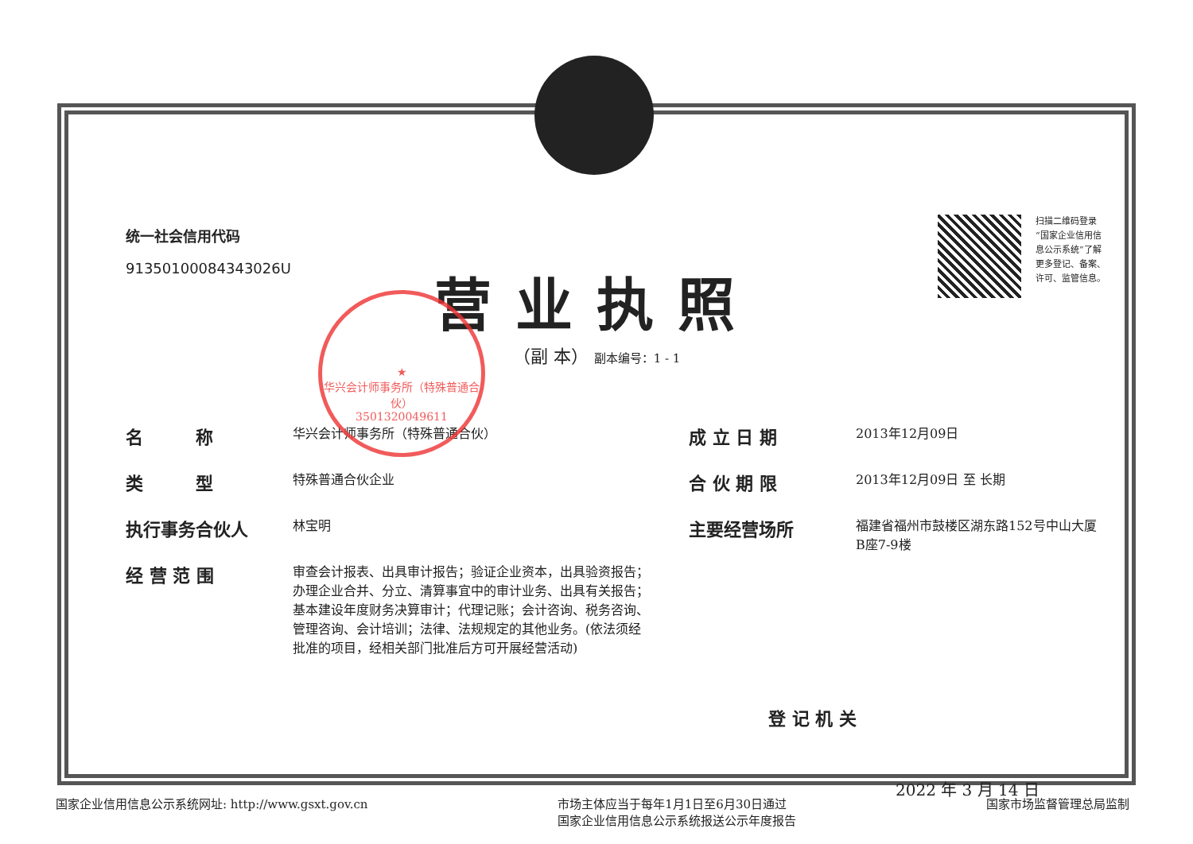统一社会信用代码
91350100084343026U
扫描二维码登录
“国家企业信用信
息公示系统”了解
更多登记、备案、
许可、监管信息。
营业执照
（副 本） 副本编号：1 - 1
名　　　称 华兴会计师事务所（特殊普通合伙）
类　　　型 特殊普通合伙企业
执行事务合伙人 林宝明
经 营 范 围 审查会计报表、出具审计报告；验证企业资本，出具验资报告；办理企业合并、分立、清算事宜中的审计业务、出具有关报告；基本建设年度财务决算审计；代理记账；会计咨询、税务咨询、管理咨询、会计培训；法律、法规规定的其他业务。(依法须经批准的项目，经相关部门批准后方可开展经营活动)
成 立 日 期 2013年12月09日
合 伙 期 限 2013年12月09日 至 长期
主要经营场所 福建省福州市鼓楼区湖东路152号中山大厦B座7-9楼
登 记 机 关
2022 年 3 月 14 日
★
华兴会计师事务所（特殊普通合伙）
3501320049611
国家企业信用信息公示系统网址: http://www.gsxt.gov.cn
市场主体应当于每年1月1日至6月30日通过
国家企业信用信息公示系统报送公示年度报告
国家市场监督管理总局监制